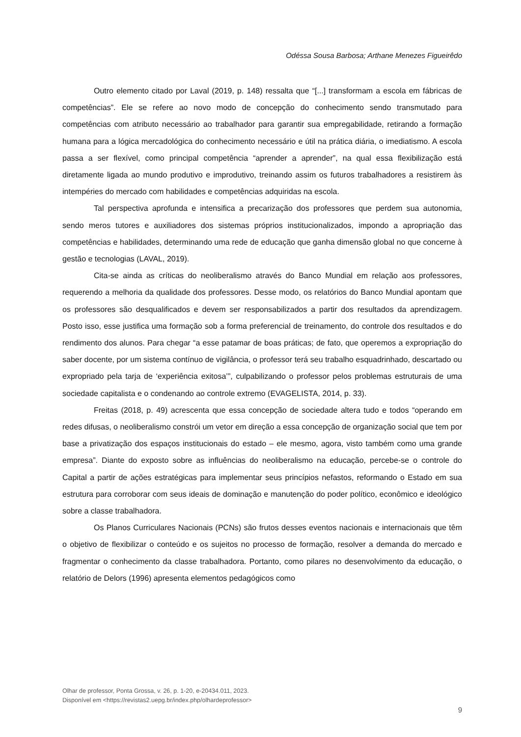Odéssa Sousa Barbosa; Arthane Menezes Figueirêdo
Outro elemento citado por Laval (2019, p. 148) ressalta que “[...] transformam a escola em fábricas de competências”. Ele se refere ao novo modo de concepção do conhecimento sendo transmutado para competências com atributo necessário ao trabalhador para garantir sua empregabilidade, retirando a formação humana para a lógica mercadológica do conhecimento necessário e útil na prática diária, o imediatismo. A escola passa a ser flexível, como principal competência “aprender a aprender”, na qual essa flexibilização está diretamente ligada ao mundo produtivo e improdutivo, treinando assim os futuros trabalhadores a resistirem às intempéries do mercado com habilidades e competências adquiridas na escola.
Tal perspectiva aprofunda e intensifica a precarização dos professores que perdem sua autonomia, sendo meros tutores e auxiliadores dos sistemas próprios institucionalizados, impondo a apropriação das competências e habilidades, determinando uma rede de educação que ganha dimensão global no que concerne à gestão e tecnologias (LAVAL, 2019).
Cita-se ainda as críticas do neoliberalismo através do Banco Mundial em relação aos professores, requerendo a melhoria da qualidade dos professores. Desse modo, os relatórios do Banco Mundial apontam que os professores são desqualificados e devem ser responsabilizados a partir dos resultados da aprendizagem. Posto isso, esse justifica uma formação sob a forma preferencial de treinamento, do controle dos resultados e do rendimento dos alunos. Para chegar “a esse patamar de boas práticas; de fato, que operemos a expropriação do saber docente, por um sistema contínuo de vigilância, o professor terá seu trabalho esquadrinhado, descartado ou expropriado pela tarja de ‘experiência exitosa’”, culpabilizando o professor pelos problemas estruturais de uma sociedade capitalista e o condenando ao controle extremo (EVAGELISTA, 2014, p. 33).
Freitas (2018, p. 49) acrescenta que essa concepção de sociedade altera tudo e todos “operando em redes difusas, o neoliberalismo constrói um vetor em direção a essa concepção de organização social que tem por base a privatização dos espaços institucionais do estado – ele mesmo, agora, visto também como uma grande empresa”. Diante do exposto sobre as influências do neoliberalismo na educação, percebe-se o controle do Capital a partir de ações estratégicas para implementar seus princípios nefastos, reformando o Estado em sua estrutura para corroborar com seus ideais de dominação e manutenção do poder político, econômico e ideológico sobre a classe trabalhadora.
Os Planos Curriculares Nacionais (PCNs) são frutos desses eventos nacionais e internacionais que têm o objetivo de flexibilizar o conteúdo e os sujeitos no processo de formação, resolver a demanda do mercado e fragmentar o conhecimento da classe trabalhadora. Portanto, como pilares no desenvolvimento da educação, o relatório de Delors (1996) apresenta elementos pedagógicos como
Olhar de professor, Ponta Grossa, v. 26, p. 1-20, e-20434.011, 2023.
Disponível em <https://revistas2.uepg.br/index.php/olhardeprofessor>
9